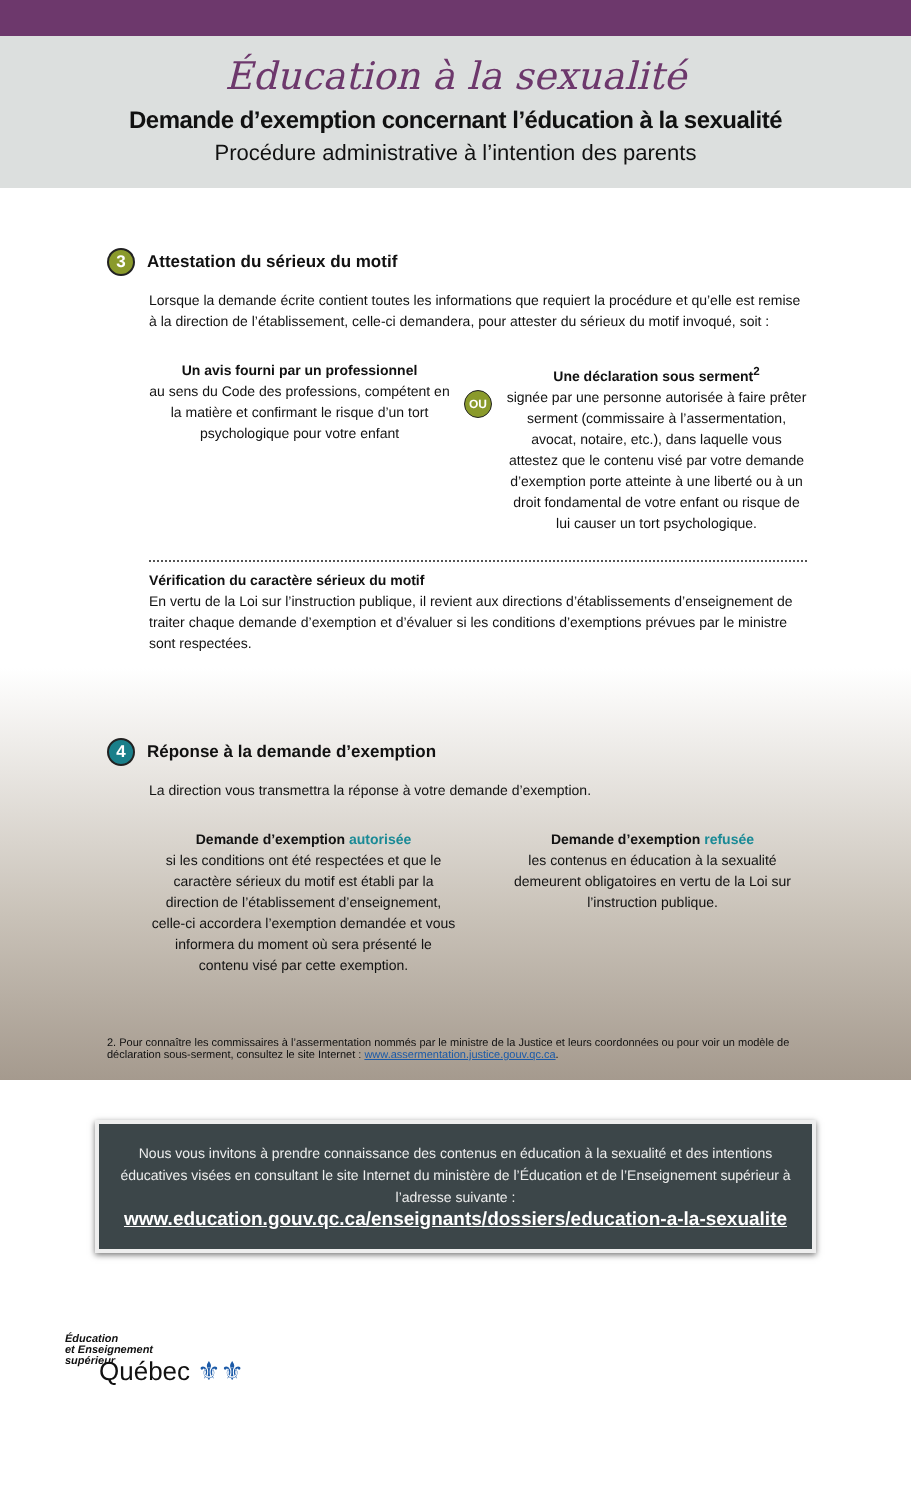Éducation à la sexualité
Demande d’exemption concernant l’éducation à la sexualité
Procédure administrative à l’intention des parents
3 Attestation du sérieux du motif
Lorsque la demande écrite contient toutes les informations que requiert la procédure et qu’elle est remise à la direction de l’établissement, celle-ci demandera, pour attester du sérieux du motif invoqué, soit :
Un avis fourni par un professionnel
au sens du Code des professions, compétent en la matière et confirmant le risque d’un tort psychologique pour votre enfant
OU
Une déclaration sous serment<sup>2</sup>
signée par une personne autorisée à faire prêter serment (commissaire à l’assermentation, avocat, notaire, etc.), dans laquelle vous attestez que le contenu visé par votre demande d’exemption porte atteinte à une liberté ou à un droit fondamental de votre enfant ou risque de lui causer un tort psychologique.
Vérification du caractère sérieux du motif
En vertu de la Loi sur l’instruction publique, il revient aux directions d’établissements d’enseignement de traiter chaque demande d’exemption et d’évaluer si les conditions d’exemptions prévues par le ministre sont respectées.
4 Réponse à la demande d’exemption
La direction vous transmettra la réponse à votre demande d’exemption.
Demande d’exemption autorisée
si les conditions ont été respectées et que le caractère sérieux du motif est établi par la direction de l’établissement d’enseignement, celle-ci accordera l’exemption demandée et vous informera du moment où sera présenté le contenu visé par cette exemption.
Demande d’exemption refusée
les contenus en éducation à la sexualité demeurent obligatoires en vertu de la Loi sur l’instruction publique.
2. Pour connaître les commissaires à l’assermentation nommés par le ministre de la Justice et leurs coordonnées ou pour voir un modèle de déclaration sous-serment, consultez le site Internet : www.assermentation.justice.gouv.qc.ca.
Nous vous invitons à prendre connaissance des contenus en éducation à la sexualité et des intentions éducatives visées en consultant le site Internet du ministère de l’Éducation et de l’Enseignement supérieur à l’adresse suivante :
www.education.gouv.qc.ca/enseignants/dossiers/education-a-la-sexualite
Éducation
et Enseignement
supérieur
Québec ⚜⚜